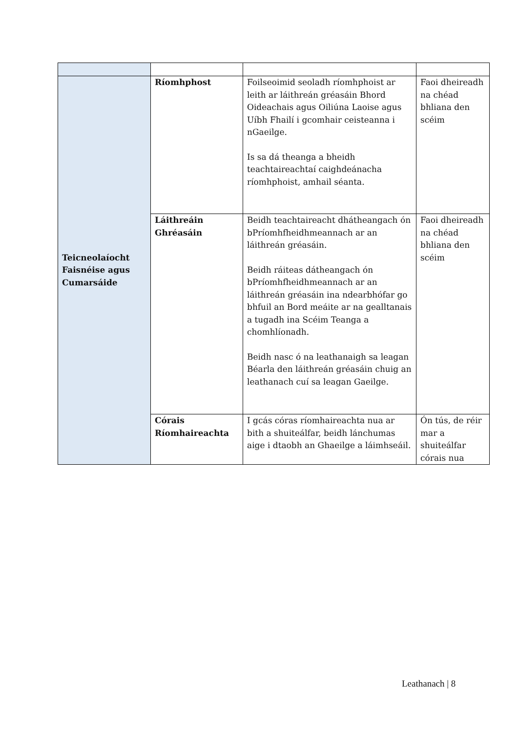| Teicneolaíocht Faisnéise agus Cumarsáide | Ríomhphost | Foilseoimid seoladh ríomhphoist ar leith ar láithreán gréasáin Bhord Oideachais agus Oiliúna Laoise agus Uíbh Fhailí i gcomhair ceisteanna i nGaeilge. Is sa dá theanga a bheidh teachtaireachtaí caighdeánacha ríomhphoist, amhail séanta. | Faoi dheireadh na chéad bhliana den scéim |
| | Láithreáin Ghréasáin | Beidh teachtaireacht dhátheangach ón bPríomhfheidhmeannach ar an láithreán gréasáin. Beidh ráiteas dátheangach ón bPríomhfheidhmeannach ar an láithreán gréasáin ina ndearbhófar go bhfuil an Bord meáite ar na gealltanais a tugadh ina Scéim Teanga a chomhlíonadh. Beidh nasc ó na leathanaigh sa leagan Béarla den láithreán gréasáin chuig an leathanach cuí sa leagan Gaeilge. | Faoi dheireadh na chéad bhliana den scéim |
| | Córais Ríomhaireachta | I gcás córas ríomhaireachta nua ar bith a shuiteálfar, beidh lánchumas aige i dtaobh an Ghaeilge a láimhseáil. | Ón tús, de réir mar a shuiteálfar córais nua |
Leathanach | 8